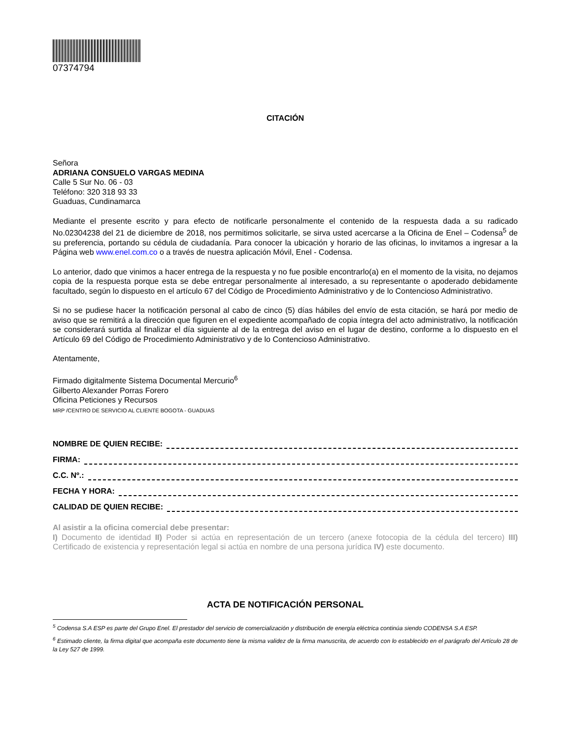07374794
CITACIÓN
Señora
ADRIANA CONSUELO VARGAS MEDINA
Calle 5 Sur No. 06 - 03
Teléfono: 320 318 93 33
Guaduas, Cundinamarca
Mediante el presente escrito y para efecto de notificarle personalmente el contenido de la respuesta dada a su radicado No.02304238 del 21 de diciembre de 2018, nos permitimos solicitarle, se sirva usted acercarse a la Oficina de Enel – Codensa<sup>5</sup> de su preferencia, portando su cédula de ciudadanía. Para conocer la ubicación y horario de las oficinas, lo invitamos a ingresar a la Página web www.enel.com.co o a través de nuestra aplicación Móvil, Enel - Codensa.
Lo anterior, dado que vinimos a hacer entrega de la respuesta y no fue posible encontrarlo(a) en el momento de la visita, no dejamos copia de la respuesta porque esta se debe entregar personalmente al interesado, a su representante o apoderado debidamente facultado, según lo dispuesto en el artículo 67 del Código de Procedimiento Administrativo y de lo Contencioso Administrativo.
Si no se pudiese hacer la notificación personal al cabo de cinco (5) días hábiles del envío de esta citación, se hará por medio de aviso que se remitirá a la dirección que figuren en el expediente acompañado de copia íntegra del acto administrativo, la notificación se considerará surtida al finalizar el día siguiente al de la entrega del aviso en el lugar de destino, conforme a lo dispuesto en el Artículo 69 del Código de Procedimiento Administrativo y de lo Contencioso Administrativo.
Atentamente,
Firmado digitalmente Sistema Documental Mercurio<sup>6</sup>
Gilberto Alexander Porras Forero
Oficina Peticiones y Recursos
MRP /CENTRO DE SERVICIO AL CLIENTE BOGOTA - GUADUAS
NOMBRE DE QUIEN RECIBE:
FIRMA:
C.C. Nº.:
FECHA Y HORA:
CALIDAD DE QUIEN RECIBE:
Al asistir a la oficina comercial debe presentar:
I) Documento de identidad II) Poder si actúa en representación de un tercero (anexe fotocopia de la cédula del tercero) III) Certificado de existencia y representación legal si actúa en nombre de una persona jurídica IV) este documento.
ACTA DE NOTIFICACIÓN PERSONAL
<sup>5</sup> Codensa S.A ESP es parte del Grupo Enel. El prestador del servicio de comercialización y distribución de energía eléctrica continúa siendo CODENSA S.A ESP.
<sup>6</sup> Estimado cliente, la firma digital que acompaña este documento tiene la misma validez de la firma manuscrita, de acuerdo con lo establecido en el parágrafo del Artículo 28 de la Ley 527 de 1999.